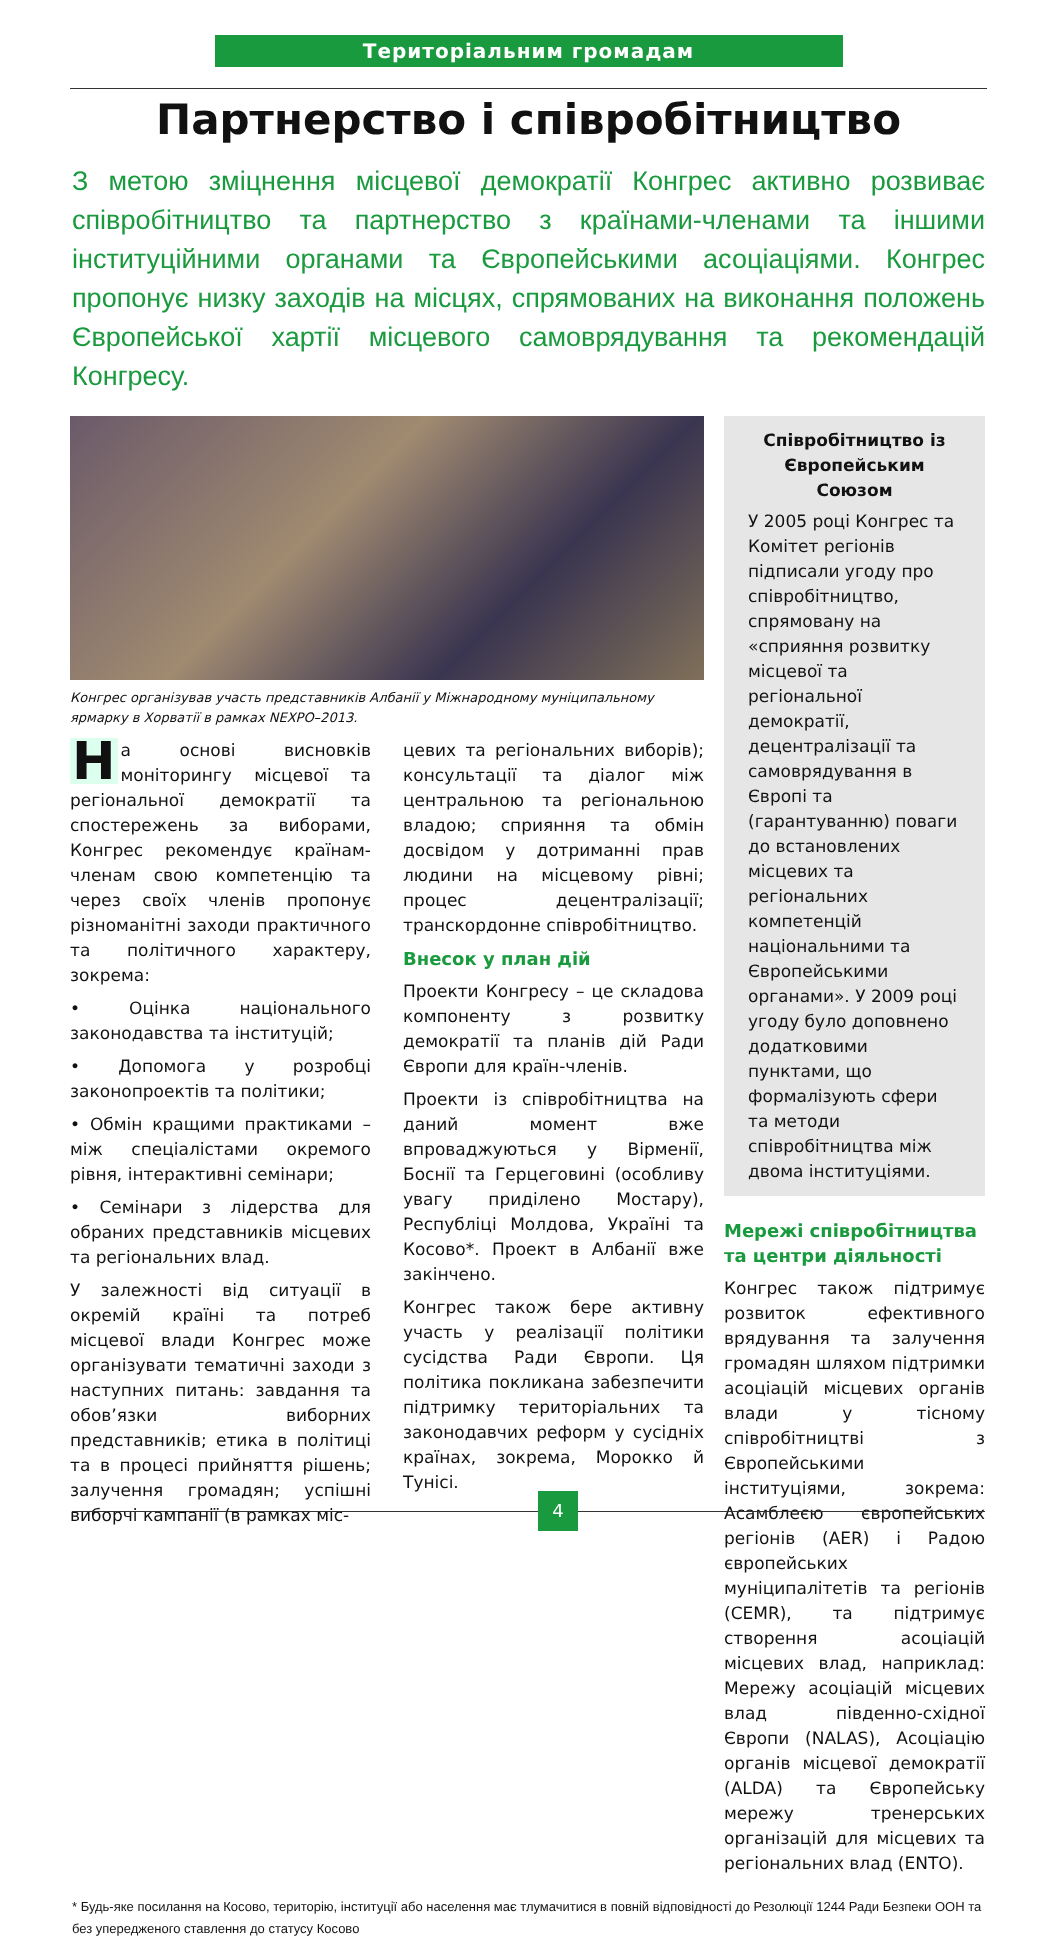Територіальним громадам
Партнерство і співробітництво
З метою зміцнення місцевої демократії Конгрес активно розвиває співробітництво та партнерство з країнами-членами та іншими інституційними органами та Європейськими асоціаціями. Конгрес пропонує низку заходів на місцях, спрямованих на виконання положень Європейської хартії місцевого самоврядування та рекомендацій Конгресу.
Конгрес організував участь представників Албанії у Міжнародному муніципальному ярмарку в Хорватії в рамках NEXPO–2013.
На основі висновків моніторингу місцевої та регіональної демократії та спостережень за виборами, Конгрес рекомендує країнам-членам свою компетенцію та через своїх членів пропонує різноманітні заходи практичного та політичного характеру, зокрема:
• Оцінка національного законодавства та інституцій;
• Допомога у розробці законопроектів та політики;
• Обмін кращими практиками – між спеціалістами окремого рівня, інтерактивні семінари;
• Семінари з лідерства для обраних представників місцевих та регіональних влад.
У залежності від ситуації в окремій країні та потреб місцевої влади Конгрес може організувати тематичні заходи з наступних питань: завдання та обов’язки виборних представників; етика в політиці та в процесі прийняття рішень; залучення громадян; успішні виборчі кампанії (в рамках міс-
цевих та регіональних виборів); консультації та діалог між центральною та регіональною владою; сприяння та обмін досвідом у дотриманні прав людини на місцевому рівні; процес децентралізації; транскордонне співробітництво.
Внесок у план дій
Проекти Конгресу – це складова компоненту з розвитку демократії та планів дій Ради Європи для країн-членів.
Проекти із співробітництва на даний момент вже впроваджуються у Вірменії, Боснії та Герцеговині (особливу увагу приділено Мостару), Республіці Молдова, Україні та Косово*. Проект в Албанії вже закінчено.
Конгрес також бере активну участь у реалізації політики сусідства Ради Європи. Ця політика покликана забезпечити підтримку територіальних та законодавчих реформ у сусідніх країнах, зокрема, Морокко й Тунісі.
Співробітництво із Європейським Союзом
У 2005 році Конгрес та Комітет регіонів підписали угоду про співробітництво, спрямовану на «сприяння розвитку місцевої та регіональної демократії, децентралізації та самоврядування в Європі та (гарантуванню) поваги до встановлених місцевих та регіональних компетенцій національними та Європейськими органами». У 2009 році угоду було доповнено додатковими пунктами, що формалізують сфери та методи співробітництва між двома інституціями.
Мережі співробітництва та центри діяльності
Конгрес також підтримує розвиток ефективного врядування та залучення громадян шляхом підтримки асоціацій місцевих органів влади у тісному співробітництві з Європейськими інституціями, зокрема: Асамблеєю європейських регіонів (AER) і Радою європейських муніципалітетів та регіонів (CEMR), та підтримує створення асоціацій місцевих влад, наприклад: Мережу асоціацій місцевих влад південно-східної Європи (NALAS), Асоціацію органів місцевої демократії (ALDA) та Європейську мережу тренерських організацій для місцевих та регіональних влад (ENTO).
* Будь-яке посилання на Косово, територію, інституції або населення має тлумачитися в повній відповідності до Резолюції 1244 Ради Безпеки ООН та без упередженого ставлення до статусу Косово
4